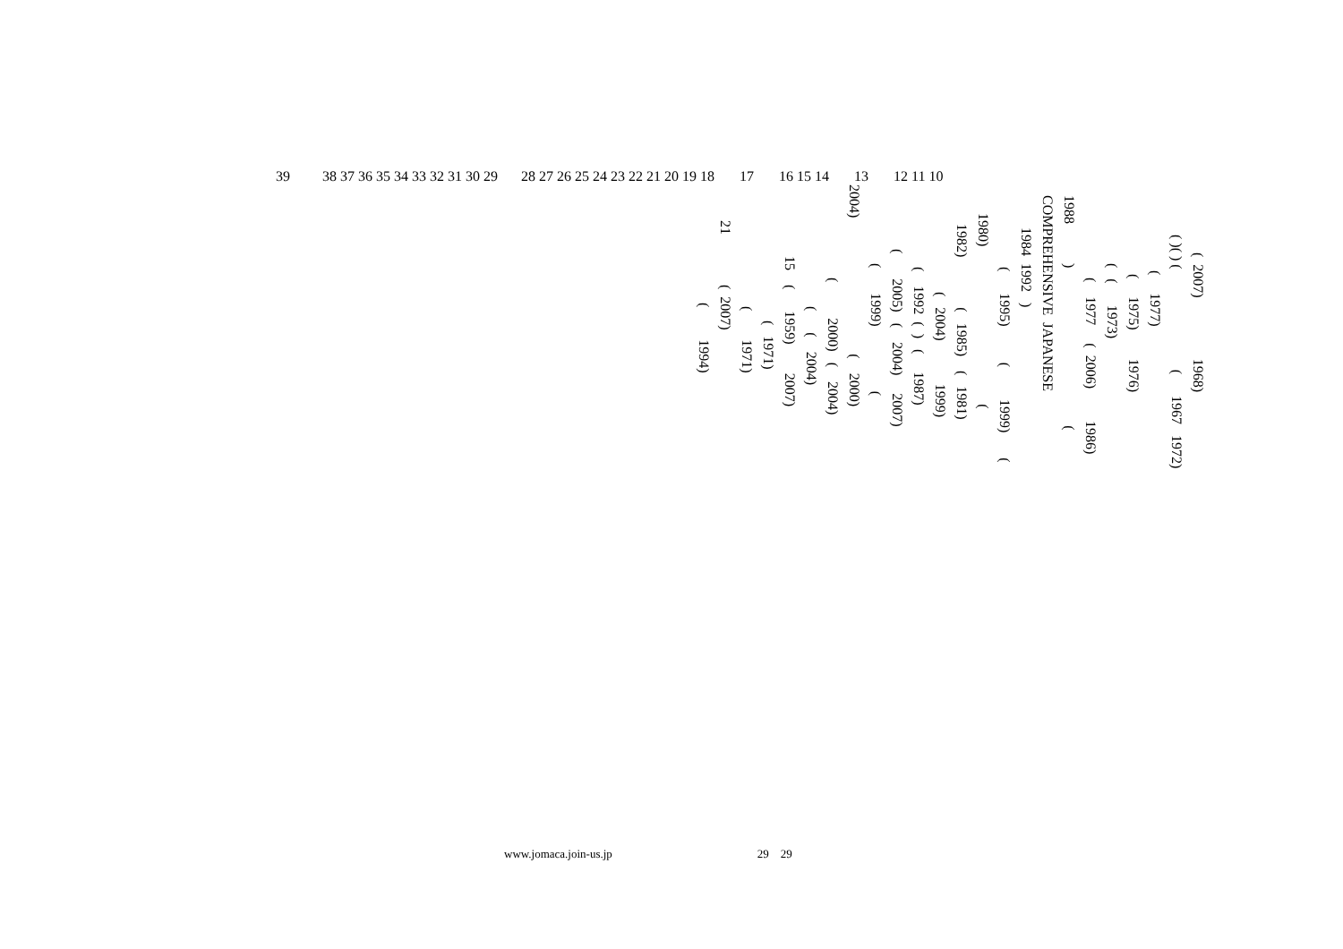39 38 37 36 35 34 33 32 31 30 29 28 27 26 25 24 23 22 21 20 19 18 17 16 15 14 13 12 11 10
( 2007) 1968)
( )( ) ( ( 1967 1972)
( 1977)
( 1975) 1976)
( ( 1973)
( 1977 ( 2006) 1986)
1988 ) (
COMPREHENSIVE JAPANESE
1984 1992 )
( 1995) ( 1999) (
1980) (
1982) ( 1985) ( 1981)
( 2004) 1999)
( 1992 ( ) ( 1987)
( 2005) ( 2004) 2007)
( 1999) (
2004) ( 2000)
( 2000) ( 2004)
( ( 2004)
15 ( 1959) 2007)
( 1971)
( 1971)
21 ( 2007)
( 1994)
www.jomaca.join-us.jp 29 29